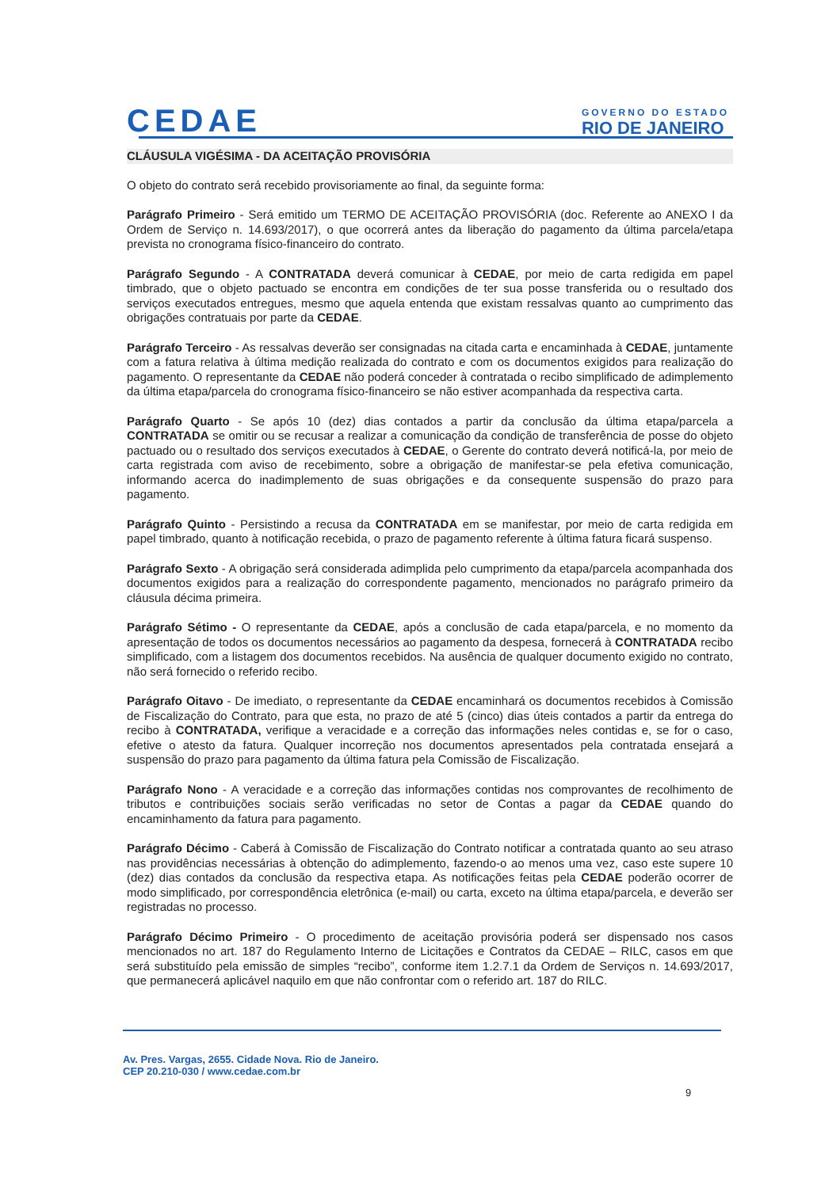CEDAE
GOVERNO DO ESTADO
RIO DE JANEIRO
CLÁUSULA VIGÉSIMA - DA ACEITAÇÃO PROVISÓRIA
O objeto do contrato será recebido provisoriamente ao final, da seguinte forma:
Parágrafo Primeiro - Será emitido um TERMO DE ACEITAÇÃO PROVISÓRIA (doc. Referente ao ANEXO I da Ordem de Serviço n. 14.693/2017), o que ocorrerá antes da liberação do pagamento da última parcela/etapa prevista no cronograma físico-financeiro do contrato.
Parágrafo Segundo - A CONTRATADA deverá comunicar à CEDAE, por meio de carta redigida em papel timbrado, que o objeto pactuado se encontra em condições de ter sua posse transferida ou o resultado dos serviços executados entregues, mesmo que aquela entenda que existam ressalvas quanto ao cumprimento das obrigações contratuais por parte da CEDAE.
Parágrafo Terceiro - As ressalvas deverão ser consignadas na citada carta e encaminhada à CEDAE, juntamente com a fatura relativa à última medição realizada do contrato e com os documentos exigidos para realização do pagamento. O representante da CEDAE não poderá conceder à contratada o recibo simplificado de adimplemento da última etapa/parcela do cronograma físico-financeiro se não estiver acompanhada da respectiva carta.
Parágrafo Quarto - Se após 10 (dez) dias contados a partir da conclusão da última etapa/parcela a CONTRATADA se omitir ou se recusar a realizar a comunicação da condição de transferência de posse do objeto pactuado ou o resultado dos serviços executados à CEDAE, o Gerente do contrato deverá notificá-la, por meio de carta registrada com aviso de recebimento, sobre a obrigação de manifestar-se pela efetiva comunicação, informando acerca do inadimplemento de suas obrigações e da consequente suspensão do prazo para pagamento.
Parágrafo Quinto - Persistindo a recusa da CONTRATADA em se manifestar, por meio de carta redigida em papel timbrado, quanto à notificação recebida, o prazo de pagamento referente à última fatura ficará suspenso.
Parágrafo Sexto - A obrigação será considerada adimplida pelo cumprimento da etapa/parcela acompanhada dos documentos exigidos para a realização do correspondente pagamento, mencionados no parágrafo primeiro da cláusula décima primeira.
Parágrafo Sétimo - O representante da CEDAE, após a conclusão de cada etapa/parcela, e no momento da apresentação de todos os documentos necessários ao pagamento da despesa, fornecerá à CONTRATADA recibo simplificado, com a listagem dos documentos recebidos. Na ausência de qualquer documento exigido no contrato, não será fornecido o referido recibo.
Parágrafo Oitavo - De imediato, o representante da CEDAE encaminhará os documentos recebidos à Comissão de Fiscalização do Contrato, para que esta, no prazo de até 5 (cinco) dias úteis contados a partir da entrega do recibo à CONTRATADA, verifique a veracidade e a correção das informações neles contidas e, se for o caso, efetive o atesto da fatura. Qualquer incorreção nos documentos apresentados pela contratada ensejará a suspensão do prazo para pagamento da última fatura pela Comissão de Fiscalização.
Parágrafo Nono - A veracidade e a correção das informações contidas nos comprovantes de recolhimento de tributos e contribuições sociais serão verificadas no setor de Contas a pagar da CEDAE quando do encaminhamento da fatura para pagamento.
Parágrafo Décimo - Caberá à Comissão de Fiscalização do Contrato notificar a contratada quanto ao seu atraso nas providências necessárias à obtenção do adimplemento, fazendo-o ao menos uma vez, caso este supere 10 (dez) dias contados da conclusão da respectiva etapa. As notificações feitas pela CEDAE poderão ocorrer de modo simplificado, por correspondência eletrônica (e-mail) ou carta, exceto na última etapa/parcela, e deverão ser registradas no processo.
Parágrafo Décimo Primeiro - O procedimento de aceitação provisória poderá ser dispensado nos casos mencionados no art. 187 do Regulamento Interno de Licitações e Contratos da CEDAE – RILC, casos em que será substituído pela emissão de simples “recibo”, conforme item 1.2.7.1 da Ordem de Serviços n. 14.693/2017, que permanecerá aplicável naquilo em que não confrontar com o referido art. 187 do RILC.
Av. Pres. Vargas, 2655. Cidade Nova. Rio de Janeiro.
CEP 20.210-030 / www.cedae.com.br
9